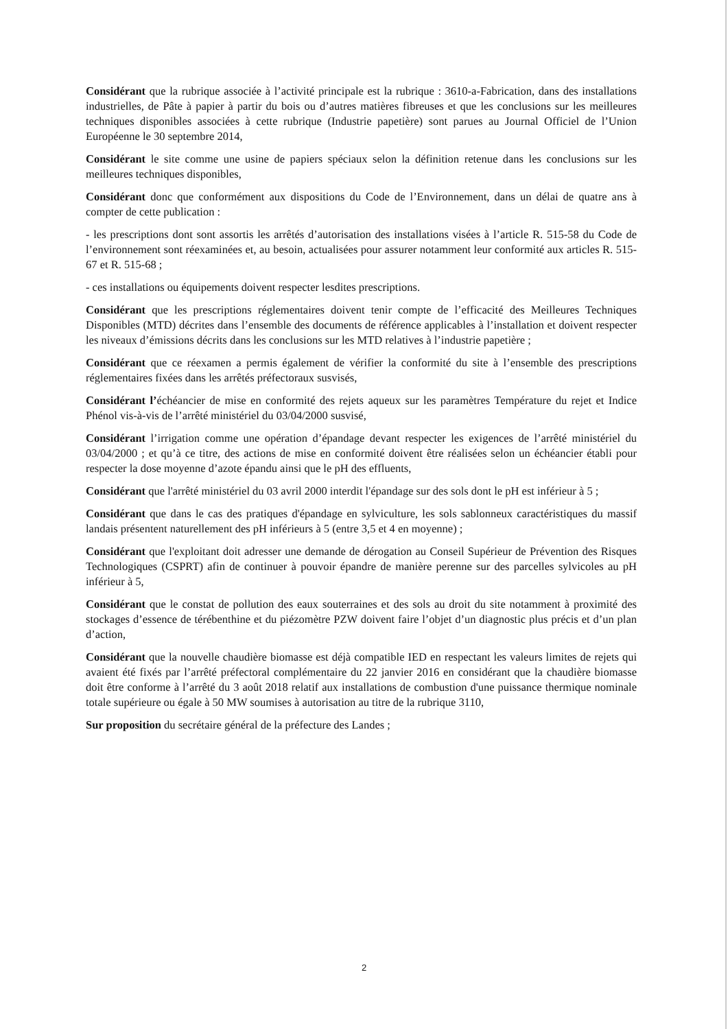Considérant que la rubrique associée à l’activité principale est la rubrique : 3610-a-Fabrication, dans des installations industrielles, de Pâte à papier à partir du bois ou d’autres matières fibreuses et que les conclusions sur les meilleures techniques disponibles associées à cette rubrique (Industrie papetière) sont parues au Journal Officiel de l’Union Européenne le 30 septembre 2014,
Considérant le site comme une usine de papiers spéciaux selon la définition retenue dans les conclusions sur les meilleures techniques disponibles,
Considérant donc que conformément aux dispositions du Code de l’Environnement, dans un délai de quatre ans à compter de cette publication :
- les prescriptions dont sont assortis les arrêtés d’autorisation des installations visées à l’article R. 515-58 du Code de l’environnement sont réexaminées et, au besoin, actualisées pour assurer notamment leur conformité aux articles R. 515-67 et R. 515-68 ;
- ces installations ou équipements doivent respecter lesdites prescriptions.
Considérant que les prescriptions réglementaires doivent tenir compte de l’efficacité des Meilleures Techniques Disponibles (MTD) décrites dans l’ensemble des documents de référence applicables à l’installation et doivent respecter les niveaux d’émissions décrits dans les conclusions sur les MTD relatives à l’industrie papetière ;
Considérant que ce réexamen a permis également de vérifier la conformité du site à l’ensemble des prescriptions réglementaires fixées dans les arrêtés préfectoraux susvisés,
Considérant l’échéancier de mise en conformité des rejets aqueux sur les paramètres Température du rejet et Indice Phénol vis-à-vis de l’arrêté ministériel du 03/04/2000 susvisé,
Considérant l’irrigation comme une opération d’épandage devant respecter les exigences de l’arrêté ministériel du 03/04/2000 ; et qu’à ce titre, des actions de mise en conformité doivent être réalisées selon un échéancier établi pour respecter la dose moyenne d’azote épandu ainsi que le pH des effluents,
Considérant que l'arrêté ministériel du 03 avril 2000 interdit l'épandage sur des sols dont le pH est inférieur à 5 ;
Considérant que dans le cas des pratiques d'épandage en sylviculture, les sols sablonneux caractéristiques du massif landais présentent naturellement des pH inférieurs à 5 (entre 3,5 et 4 en moyenne) ;
Considérant que l'exploitant doit adresser une demande de dérogation au Conseil Supérieur de Prévention des Risques Technologiques (CSPRT) afin de continuer à pouvoir épandre de manière perenne sur des parcelles sylvicoles au pH inférieur à 5,
Considérant que le constat de pollution des eaux souterraines et des sols au droit du site notamment à proximité des stockages d’essence de térébenthine et du piézomètre PZW doivent faire l’objet d’un diagnostic plus précis et d’un plan d’action,
Considérant que la nouvelle chaudière biomasse est déjà compatible IED en respectant les valeurs limites de rejets qui avaient été fixés par l’arrêté préfectoral complémentaire du 22 janvier 2016 en considérant que la chaudière biomasse doit être conforme à l’arrêté du 3 août 2018 relatif aux installations de combustion d'une puissance thermique nominale totale supérieure ou égale à 50 MW soumises à autorisation au titre de la rubrique 3110,
Sur proposition du secrétaire général de la préfecture des Landes ;
2